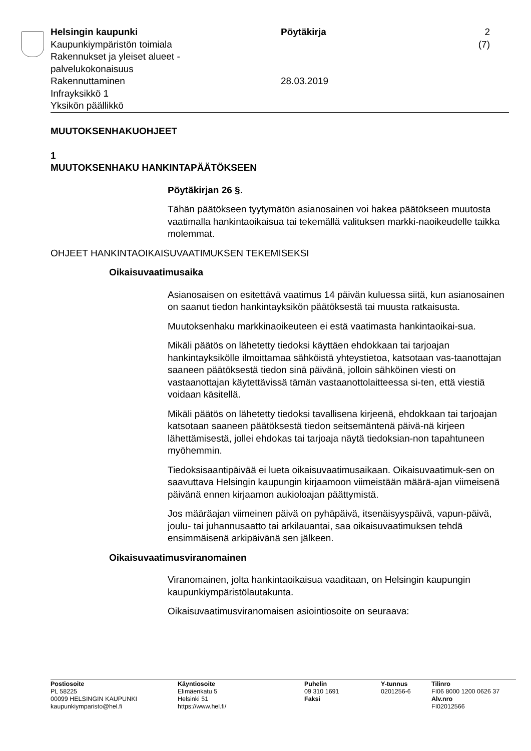Helsingin kaupunki
Kaupunkiympäristön toimiala
Rakennukset ja yleiset alueet -
palvelukokonaisuus
Rakennuttaminen
Infrayksikkö 1
Yksikön päällikkö
Pöytäkirja
28.03.2019
2 (7)
MUUTOKSENHAKUOHJEET
1
MUUTOKSENHAKU HANKINTAPÄÄTÖKSEEN
Pöytäkirjan 26 §.
Tähän päätökseen tyytymätön asianosainen voi hakea päätökseen muutosta vaatimalla hankintaoikaisua tai tekemällä valituksen markki-naoikeudelle taikka molemmat.
OHJEET HANKINTAOIKAISUVAATIMUKSEN TEKEMISEKSI
Oikaisuvaatimusaika
Asianosaisen on esitettävä vaatimus 14 päivän kuluessa siitä, kun asianosainen on saanut tiedon hankintayksikön päätöksestä tai muusta ratkaisusta.
Muutoksenhaku markkinaoikeuteen ei estä vaatimasta hankintaoikai-sua.
Mikäli päätös on lähetetty tiedoksi käyttäen ehdokkaan tai tarjoajan hankintayksikölle ilmoittamaa sähköistä yhteystietoa, katsotaan vas-taanottajan saaneen päätöksestä tiedon sinä päivänä, jolloin sähköinen viesti on vastaanottajan käytettävissä tämän vastaanottolaitteessa si-ten, että viestiä voidaan käsitellä.
Mikäli päätös on lähetetty tiedoksi tavallisena kirjeenä, ehdokkaan tai tarjoajan katsotaan saaneen päätöksestä tiedon seitsemäntenä päivä-nä kirjeen lähettämisestä, jollei ehdokas tai tarjoaja näytä tiedoksian-non tapahtuneen myöhemmin.
Tiedoksisaantipäivää ei lueta oikaisuvaatimusaikaan. Oikaisuvaatimuk-sen on saavuttava Helsingin kaupungin kirjaamoon viimeistään määrä-ajan viimeisenä päivänä ennen kirjaamon aukioloajan päättymistä.
Jos määräajan viimeinen päivä on pyhäpäivä, itsenäisyyspäivä, vapun-päivä, joulu- tai juhannusaatto tai arkilauantai, saa oikaisuvaatimuksen tehdä ensimmäisenä arkipäivänä sen jälkeen.
Oikaisuvaatimusviranomainen
Viranomainen, jolta hankintaoikaisua vaaditaan, on Helsingin kaupungin kaupunkiympäristölautakunta.
Oikaisuvaatimusviranomaisen asiointiosoite on seuraava:
Postiosoite
PL 58225
00099 HELSINGIN KAUPUNKI
kaupunkiymparisto@hel.fi
Käyntiosoite
Elimäenkatu 5
Helsinki 51
https://www.hel.fi/
Puhelin
09 310 1691
Faksi
Y-tunnus
0201256-6
Tilinro
FI06 8000 1200 0626 37
Alv.nro
FI02012566